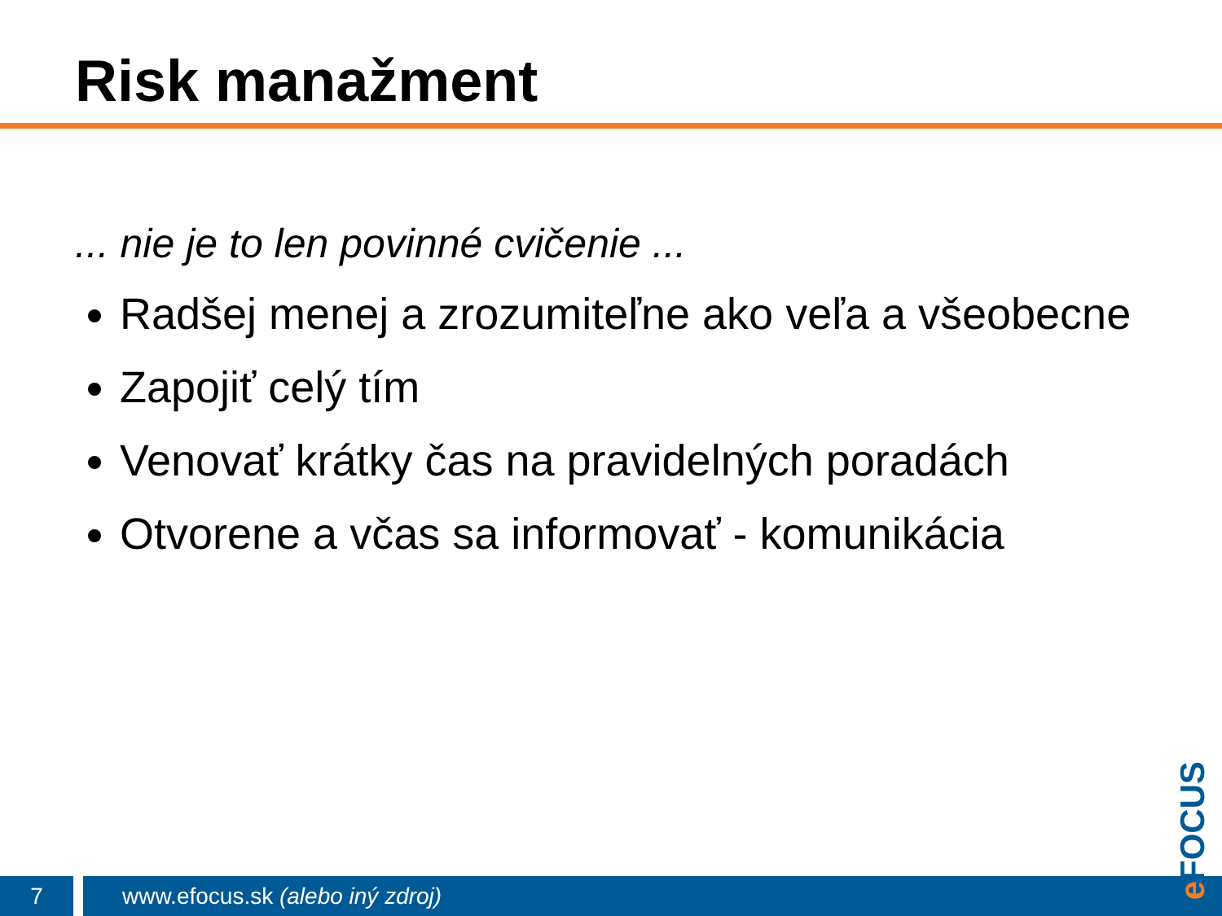Risk manažment
... nie je to len povinné cvičenie ...
Radšej menej a zrozumiteľne ako veľa a všeobecne
Zapojiť celý tím
Venovať krátky čas na pravidelných poradách
Otvorene a včas sa informovať - komunikácia
7
www.efocus.sk (alebo iný zdroj)
e FOCUS